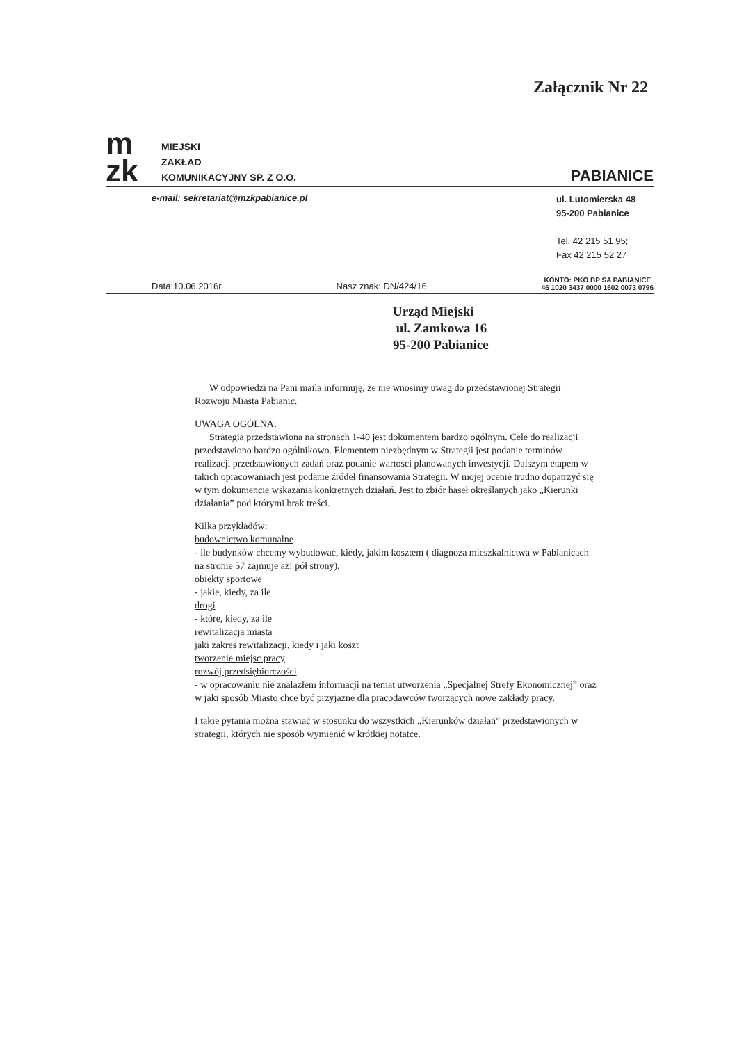Załącznik Nr 22
m
zk
MIEJSKI
ZAKŁAD
KOMUNIKACYJNY SP. Z O.O.
PABIANICE
e-mail: sekretariat@mzkpabianice.pl
ul. Lutomierska 48
95-200 Pabianice
Tel. 42 215 51 95;
Fax 42 215 52 27
Data:10.06.2016r Nasz znak: DN/424/16 KONTO: PKO BP SA PABIANICE
46 1020 3437 0000 1602 0073 0796
Urząd Miejski
ul. Zamkowa 16
95-200 Pabianice
W odpowiedzi na Pani maila informuję, że nie wnosimy uwag do przedstawionej Strategii Rozwoju Miasta Pabianic.
UWAGA OGÓLNA:
Strategia przedstawiona na stronach 1-40 jest dokumentem bardzo ogólnym. Cele do realizacji przedstawiono bardzo ogólnikowo. Elementem niezbędnym w Strategii jest podanie terminów realizacji przedstawionych zadań oraz podanie wartości planowanych inwestycji. Dalszym etapem w takich opracowaniach jest podanie źródeł finansowania Strategii. W mojej ocenie trudno dopatrzyć się w tym dokumencie wskazania konkretnych działań. Jest to zbiór haseł określanych jako „Kierunki działania” pod którymi brak treści.
Kilka przykładów:
budownictwo komunalne
- ile budynków chcemy wybudować, kiedy, jakim kosztem ( diagnoza mieszkalnictwa w Pabianicach na stronie 57 zajmuje aż! pół strony),
obiekty sportowe
- jakie, kiedy, za ile
drogi
- które, kiedy, za ile
rewitalizacja miasta
jaki zakres rewitalizacji, kiedy i jaki koszt
tworzenie miejsc pracy
rozwój przedsiębiorczości
- w opracowaniu nie znalazłem informacji na temat utworzenia „Specjalnej Strefy Ekonomicznej” oraz w jaki sposób Miasto chce być przyjazne dla pracodawców tworzących nowe zakłady pracy.
I takie pytania można stawiać w stosunku do wszystkich „Kierunków działań” przedstawionych w strategii, których nie sposób wymienić w krótkiej notatce.